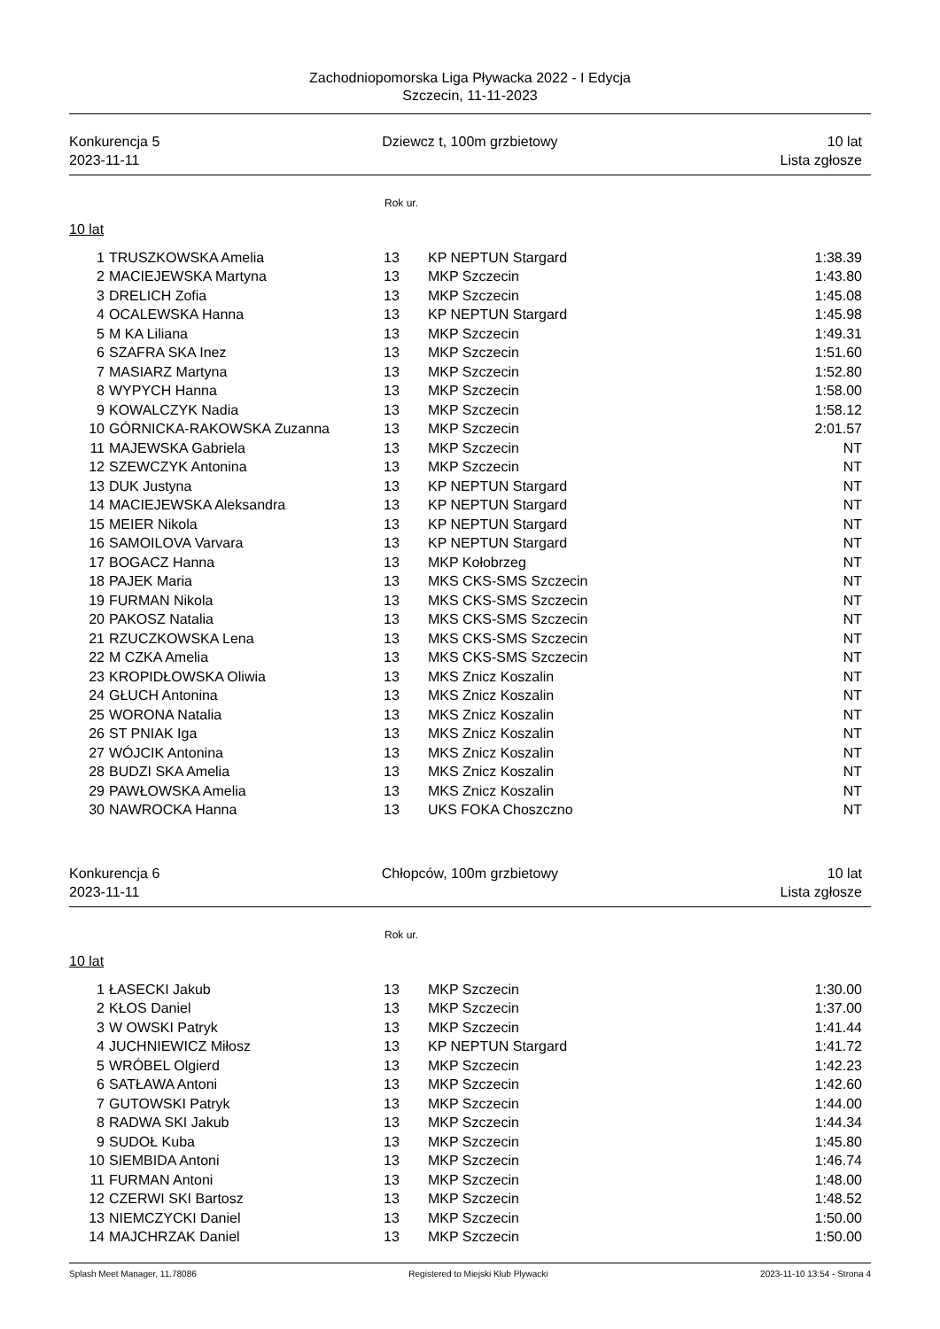Zachodniopomorska Liga Pływacka 2022 - I Edycja
Szczecin, 11-11-2023
Konkurencja 5
2023-11-11
Dziewcz t, 100m grzbietowy 10 lat
Lista zgłosze
Rok ur.
10 lat
| 1 | TRUSZKOWSKA Amelia | 13 | KP NEPTUN Stargard | 1:38.39 |
| 2 | MACIEJEWSKA Martyna | 13 | MKP Szczecin | 1:43.80 |
| 3 | DRELICH Zofia | 13 | MKP Szczecin | 1:45.08 |
| 4 | OCALEWSKA Hanna | 13 | KP NEPTUN Stargard | 1:45.98 |
| 5 | M KA Liliana | 13 | MKP Szczecin | 1:49.31 |
| 6 | SZAFRA SKA Inez | 13 | MKP Szczecin | 1:51.60 |
| 7 | MASIARZ Martyna | 13 | MKP Szczecin | 1:52.80 |
| 8 | WYPYCH Hanna | 13 | MKP Szczecin | 1:58.00 |
| 9 | KOWALCZYK Nadia | 13 | MKP Szczecin | 1:58.12 |
| 10 | GÓRNICKA-RAKOWSKA Zuzanna | 13 | MKP Szczecin | 2:01.57 |
| 11 | MAJEWSKA Gabriela | 13 | MKP Szczecin | NT |
| 12 | SZEWCZYK Antonina | 13 | MKP Szczecin | NT |
| 13 | DUK Justyna | 13 | KP NEPTUN Stargard | NT |
| 14 | MACIEJEWSKA Aleksandra | 13 | KP NEPTUN Stargard | NT |
| 15 | MEIER Nikola | 13 | KP NEPTUN Stargard | NT |
| 16 | SAMOILOVA Varvara | 13 | KP NEPTUN Stargard | NT |
| 17 | BOGACZ Hanna | 13 | MKP Kołobrzeg | NT |
| 18 | PAJEK Maria | 13 | MKS CKS-SMS Szczecin | NT |
| 19 | FURMAN Nikola | 13 | MKS CKS-SMS Szczecin | NT |
| 20 | PAKOSZ Natalia | 13 | MKS CKS-SMS Szczecin | NT |
| 21 | RZUCZKOWSKA Lena | 13 | MKS CKS-SMS Szczecin | NT |
| 22 | M CZKA Amelia | 13 | MKS CKS-SMS Szczecin | NT |
| 23 | KROPIDŁOWSKA Oliwia | 13 | MKS Znicz Koszalin | NT |
| 24 | GŁUCH Antonina | 13 | MKS Znicz Koszalin | NT |
| 25 | WORONA Natalia | 13 | MKS Znicz Koszalin | NT |
| 26 | ST PNIAK Iga | 13 | MKS Znicz Koszalin | NT |
| 27 | WÓJCIK Antonina | 13 | MKS Znicz Koszalin | NT |
| 28 | BUDZI SKA Amelia | 13 | MKS Znicz Koszalin | NT |
| 29 | PAWŁOWSKA Amelia | 13 | MKS Znicz Koszalin | NT |
| 30 | NAWROCKA Hanna | 13 | UKS FOKA Choszczno | NT |
Konkurencja 6
2023-11-11
Chłopców, 100m grzbietowy 10 lat
Lista zgłosze
Rok ur.
10 lat
| 1 | ŁASECKI Jakub | 13 | MKP Szczecin | 1:30.00 |
| 2 | KŁOS Daniel | 13 | MKP Szczecin | 1:37.00 |
| 3 | W OWSKI Patryk | 13 | MKP Szczecin | 1:41.44 |
| 4 | JUCHNIEWICZ Miłosz | 13 | KP NEPTUN Stargard | 1:41.72 |
| 5 | WRÓBEL Olgierd | 13 | MKP Szczecin | 1:42.23 |
| 6 | SATŁAWA Antoni | 13 | MKP Szczecin | 1:42.60 |
| 7 | GUTOWSKI Patryk | 13 | MKP Szczecin | 1:44.00 |
| 8 | RADWA SKI Jakub | 13 | MKP Szczecin | 1:44.34 |
| 9 | SUDOŁ Kuba | 13 | MKP Szczecin | 1:45.80 |
| 10 | SIEMBIDA Antoni | 13 | MKP Szczecin | 1:46.74 |
| 11 | FURMAN Antoni | 13 | MKP Szczecin | 1:48.00 |
| 12 | CZERWI SKI Bartosz | 13 | MKP Szczecin | 1:48.52 |
| 13 | NIEMCZYCKI Daniel | 13 | MKP Szczecin | 1:50.00 |
| 14 | MAJCHRZAK Daniel | 13 | MKP Szczecin | 1:50.00 |
Splash Meet Manager, 11.78086 Registered to Miejski Klub Plywacki
2023-11-10 13:54 - Strona 4